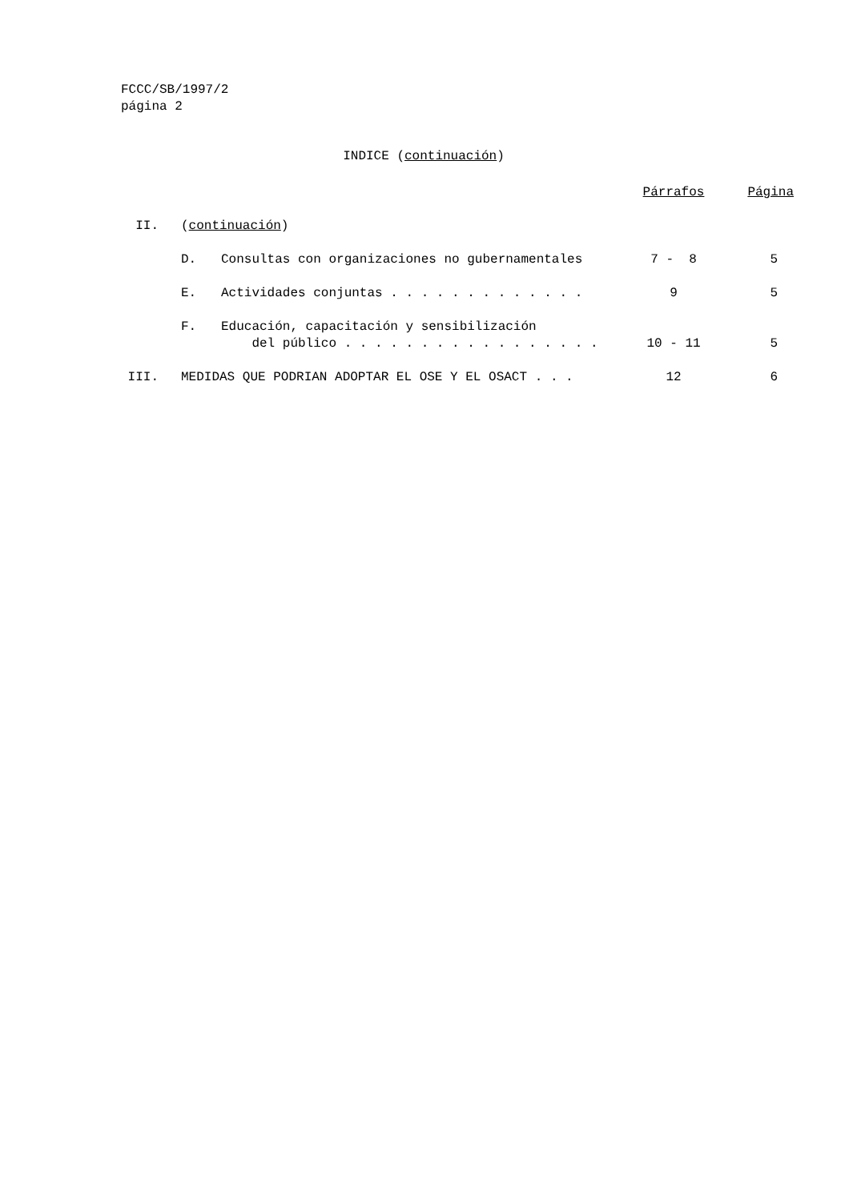FCCC/SB/1997/2
página 2
INDICE (continuación)
| | | | Párrafos | Página |
| II. | ( continuación ) | | | |
| | D. | Consultas con organizaciones no gubernamentales | 7 - 8 | 5 |
| | E. | Actividades conjuntas . . . . . . . . . . . . . | 9 | 5 |
| | F. | Educación, capacitación y sensibilización del público . . . . . . . . . . . . . . . . . | 10 - 11 | 5 |
| III. | MEDIDAS QUE PODRIAN ADOPTAR EL OSE Y EL OSACT . . . | | 12 | 6 |